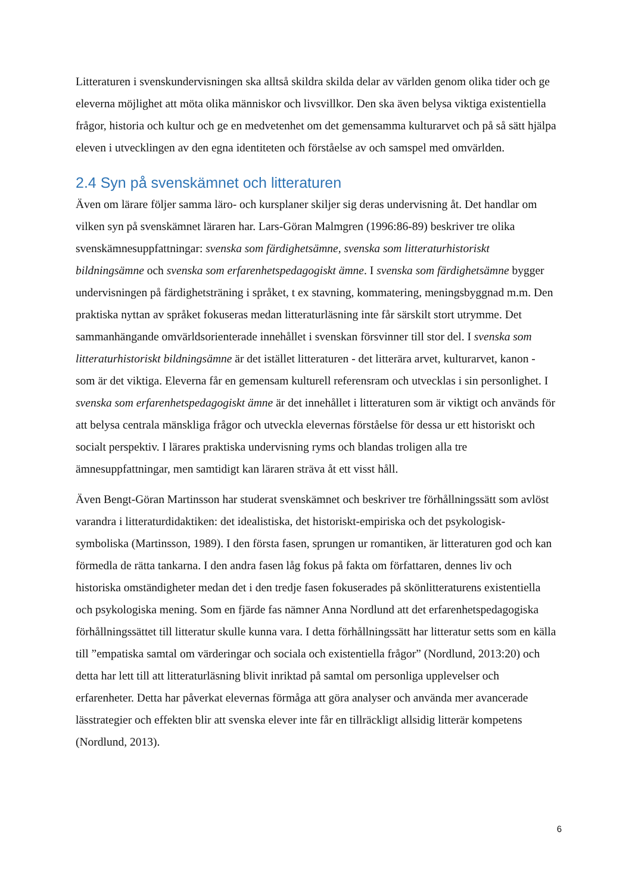Litteraturen i svenskundervisningen ska alltså skildra skilda delar av världen genom olika tider och ge eleverna möjlighet att möta olika människor och livsvillkor. Den ska även belysa viktiga existentiella frågor, historia och kultur och ge en medvetenhet om det gemensamma kulturarvet och på så sätt hjälpa eleven i utvecklingen av den egna identiteten och förståelse av och samspel med omvärlden.
2.4 Syn på svenskämnet och litteraturen
Även om lärare följer samma läro- och kursplaner skiljer sig deras undervisning åt. Det handlar om vilken syn på svenskämnet läraren har. Lars-Göran Malmgren (1996:86-89) beskriver tre olika svenskämnesuppfattningar: svenska som färdighetsämne, svenska som litteraturhistoriskt bildningsämne och svenska som erfarenhetspedagogiskt ämne. I svenska som färdighetsämne bygger undervisningen på färdighetsträning i språket, t ex stavning, kommatering, meningsbyggnad m.m. Den praktiska nyttan av språket fokuseras medan litteraturläsning inte får särskilt stort utrymme. Det sammanhängande omvärldsorienterade innehållet i svenskan försvinner till stor del. I svenska som litteraturhistoriskt bildningsämne är det istället litteraturen - det litterära arvet, kulturarvet, kanon - som är det viktiga. Eleverna får en gemensam kulturell referensram och utvecklas i sin personlighet. I svenska som erfarenhetspedagogiskt ämne är det innehållet i litteraturen som är viktigt och används för att belysa centrala mänskliga frågor och utveckla elevernas förståelse för dessa ur ett historiskt och socialt perspektiv. I lärares praktiska undervisning ryms och blandas troligen alla tre ämnesuppfattningar, men samtidigt kan läraren sträva åt ett visst håll.
Även Bengt-Göran Martinsson har studerat svenskämnet och beskriver tre förhållningssätt som avlöst varandra i litteraturdidaktiken: det idealistiska, det historiskt-empiriska och det psykologisk-symboliska (Martinsson, 1989). I den första fasen, sprungen ur romantiken, är litteraturen god och kan förmedla de rätta tankarna. I den andra fasen låg fokus på fakta om författaren, dennes liv och historiska omständigheter medan det i den tredje fasen fokuserades på skönlitteraturens existentiella och psykologiska mening. Som en fjärde fas nämner Anna Nordlund att det erfarenhetspedagogiska förhållningssättet till litteratur skulle kunna vara. I detta förhållningssätt har litteratur setts som en källa till ”empatiska samtal om värderingar och sociala och existentiella frågor” (Nordlund, 2013:20) och detta har lett till att litteraturläsning blivit inriktad på samtal om personliga upplevelser och erfarenheter. Detta har påverkat elevernas förmåga att göra analyser och använda mer avancerade lässtrategier och effekten blir att svenska elever inte får en tillräckligt allsidig litterär kompetens (Nordlund, 2013).
6